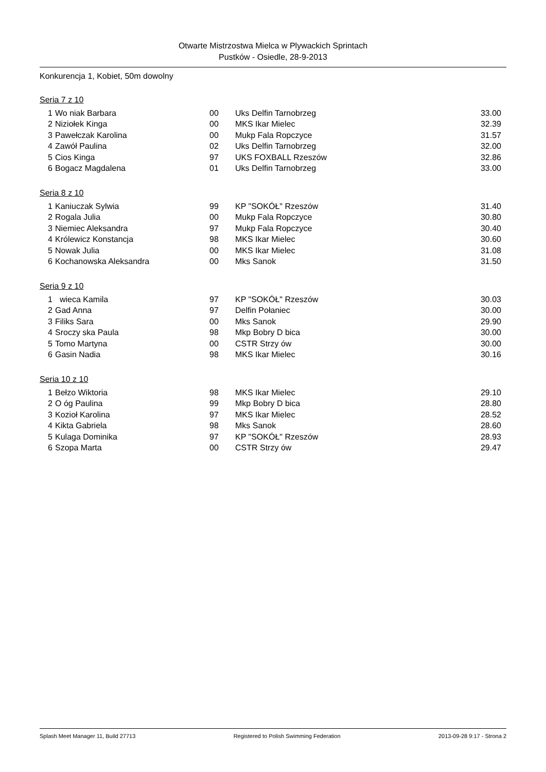Otwarte Mistrzostwa Mielca w Plywackich Sprintach
Pustków - Osiedle, 28-9-2013
Konkurencja 1, Kobiet, 50m dowolny
Seria 7 z 10
| 1 | Wo niak Barbara | 00 | Uks Delfin Tarnobrzeg | 33.00 |
| 2 | Niziołek Kinga | 00 | MKS Ikar Mielec | 32.39 |
| 3 | Pawełczak Karolina | 00 | Mukp Fala Ropczyce | 31.57 |
| 4 | Zawół Paulina | 02 | Uks Delfin Tarnobrzeg | 32.00 |
| 5 | Cios Kinga | 97 | UKS FOXBALL Rzeszów | 32.86 |
| 6 | Bogacz Magdalena | 01 | Uks Delfin Tarnobrzeg | 33.00 |
Seria 8 z 10
| 1 | Kaniuczak Sylwia | 99 | KP "SOKÓŁ" Rzeszów | 31.40 |
| 2 | Rogala Julia | 00 | Mukp Fala Ropczyce | 30.80 |
| 3 | Niemiec Aleksandra | 97 | Mukp Fala Ropczyce | 30.40 |
| 4 | Królewicz Konstancja | 98 | MKS Ikar Mielec | 30.60 |
| 5 | Nowak Julia | 00 | MKS Ikar Mielec | 31.08 |
| 6 | Kochanowska Aleksandra | 00 | Mks Sanok | 31.50 |
Seria 9 z 10
| 1 | wieca Kamila | 97 | KP "SOKÓŁ" Rzeszów | 30.03 |
| 2 | Gad Anna | 97 | Delfin Połaniec | 30.00 |
| 3 | Filiks Sara | 00 | Mks Sanok | 29.90 |
| 4 | Sroczy ska Paula | 98 | Mkp Bobry D bica | 30.00 |
| 5 | Tomo Martyna | 00 | CSTR Strzy ów | 30.00 |
| 6 | Gasin Nadia | 98 | MKS Ikar Mielec | 30.16 |
Seria 10 z 10
| 1 | Bełzo Wiktoria | 98 | MKS Ikar Mielec | 29.10 |
| 2 | O óg Paulina | 99 | Mkp Bobry D bica | 28.80 |
| 3 | Kozioł Karolina | 97 | MKS Ikar Mielec | 28.52 |
| 4 | Kikta Gabriela | 98 | Mks Sanok | 28.60 |
| 5 | Kulaga Dominika | 97 | KP "SOKÓŁ" Rzeszów | 28.93 |
| 6 | Szopa Marta | 00 | CSTR Strzy ów | 29.47 |
Splash Meet Manager 11, Build 27713 Registered to Polish Swimming Federation 2013-09-28 9:17 - Strona 2